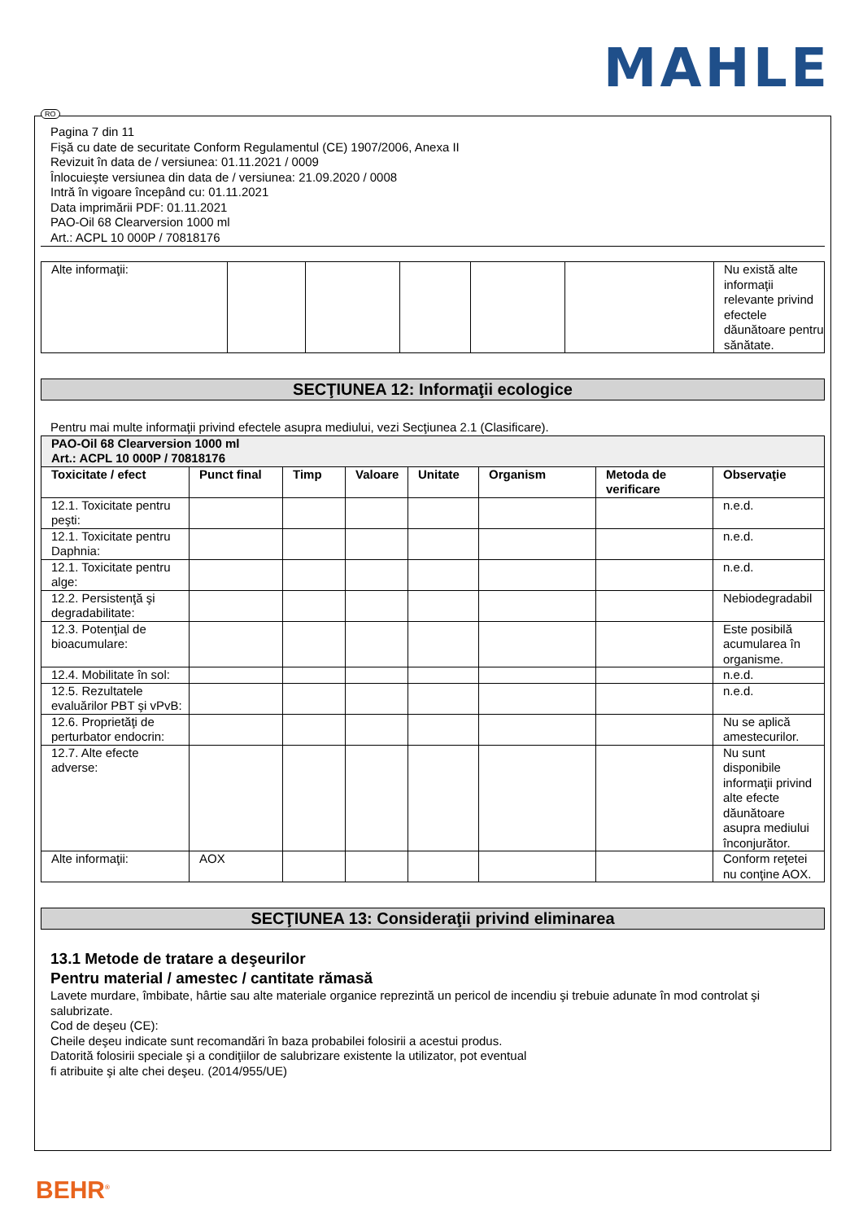MAHLE
Pagina 7 din 11
Fişă cu date de securitate Conform Regulamentul (CE) 1907/2006, Anexa II
Revizuit în data de / versiunea: 01.11.2021 / 0009
Înlocuieşte versiunea din data de / versiunea: 21.09.2020 / 0008
Intră în vigoare începând cu: 01.11.2021
Data imprimării PDF: 01.11.2021
PAO-Oil 68 Clearversion 1000 ml
Art.: ACPL 10 000P / 70818176
| Alte informaţii: | | | | | | Nu există alte informaţii relevante privind efectele dăunătoare pentru sănătate. |
SECŢIUNEA 12: Informaţii ecologice
Pentru mai multe informaţii privind efectele asupra mediului, vezi Secţiunea 2.1 (Clasificare).
| PAO-Oil 68 Clearversion 1000 ml Art.: ACPL 10 000P / 70818176 | | | | | | | |
| --- | --- | --- | --- | --- | --- | --- | --- |
| Toxicitate / efect | Punct final | Timp | Valoare | Unitate | Organism | Metoda de verificare | Observaţie |
| 12.1. Toxicitate pentru peşti: | | | | | | | n.e.d. |
| 12.1. Toxicitate pentru Daphnia: | | | | | | | n.e.d. |
| 12.1. Toxicitate pentru alge: | | | | | | | n.e.d. |
| 12.2. Persistenţă şi degradabilitate: | | | | | | | Nebiodegradabil |
| 12.3. Potenţial de bioacumulare: | | | | | | | Este posibilă acumularea în organisme. |
| 12.4. Mobilitate în sol: | | | | | | | n.e.d. |
| 12.5. Rezultatele evaluărilor PBT şi vPvB: | | | | | | | n.e.d. |
| 12.6. Proprietăţi de perturbator endocrin: | | | | | | | Nu se aplică amestecurilor. |
| 12.7. Alte efecte adverse: | | | | | | | Nu sunt disponibile informaţii privind alte efecte dăunătoare asupra mediului înconjurător. |
| Alte informaţii: | AOX | | | | | | Conform reţetei nu conţine AOX. |
SECŢIUNEA 13: Consideraţii privind eliminarea
13.1 Metode de tratare a deşeurilor
Pentru material / amestec / cantitate rămasă
Lavete murdare, îmbibate, hârtie sau alte materiale organice reprezintă un pericol de incendiu şi trebuie adunate în mod controlat şi salubrizate.
Cod de deşeu (CE):
Cheile deşeu indicate sunt recomandări în baza probabilei folosirii a acestui produs.
Datorită folosirii speciale şi a condiţiilor de salubrizare existente la utilizator, pot eventual
fi atribuite şi alte chei deşeu. (2014/955/UE)
RO
BEHR<sup>®</sup>